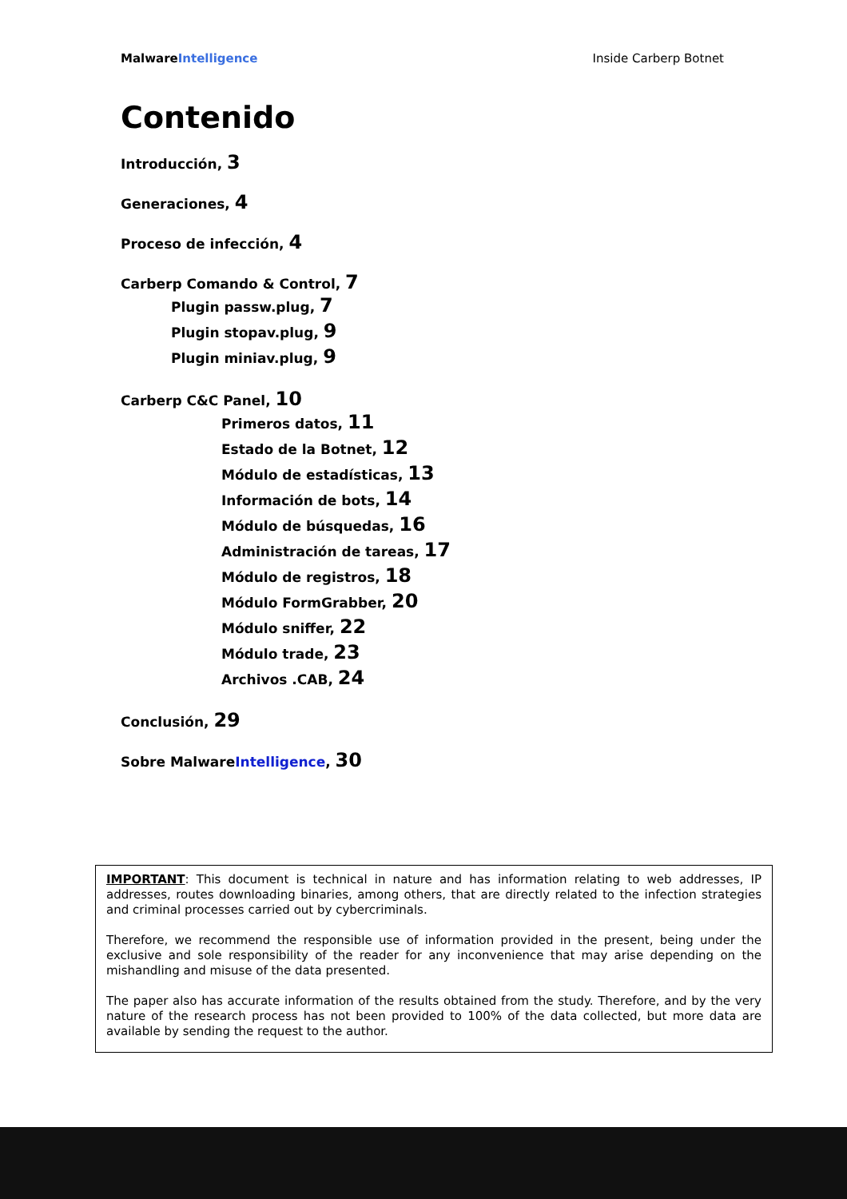MalwareIntelligence Inside Carberp Botnet
Contenido
Introducción, 3
Generaciones, 4
Proceso de infección, 4
Carberp Comando & Control, 7
Plugin passw.plug, 7
Plugin stopav.plug, 9
Plugin miniav.plug, 9
Carberp C&C Panel, 10
Primeros datos, 11
Estado de la Botnet, 12
Módulo de estadísticas, 13
Información de bots, 14
Módulo de búsquedas, 16
Administración de tareas, 17
Módulo de registros, 18
Módulo FormGrabber, 20
Módulo sniffer, 22
Módulo trade, 23
Archivos .CAB, 24
Conclusión, 29
Sobre MalwareIntelligence, 30
IMPORTANT: This document is technical in nature and has information relating to web addresses, IP addresses, routes downloading binaries, among others, that are directly related to the infection strategies and criminal processes carried out by cybercriminals.
Therefore, we recommend the responsible use of information provided in the present, being under the exclusive and sole responsibility of the reader for any inconvenience that may arise depending on the mishandling and misuse of the data presented.
The paper also has accurate information of the results obtained from the study. Therefore, and by the very nature of the research process has not been provided to 100% of the data collected, but more data are available by sending the request to the author.